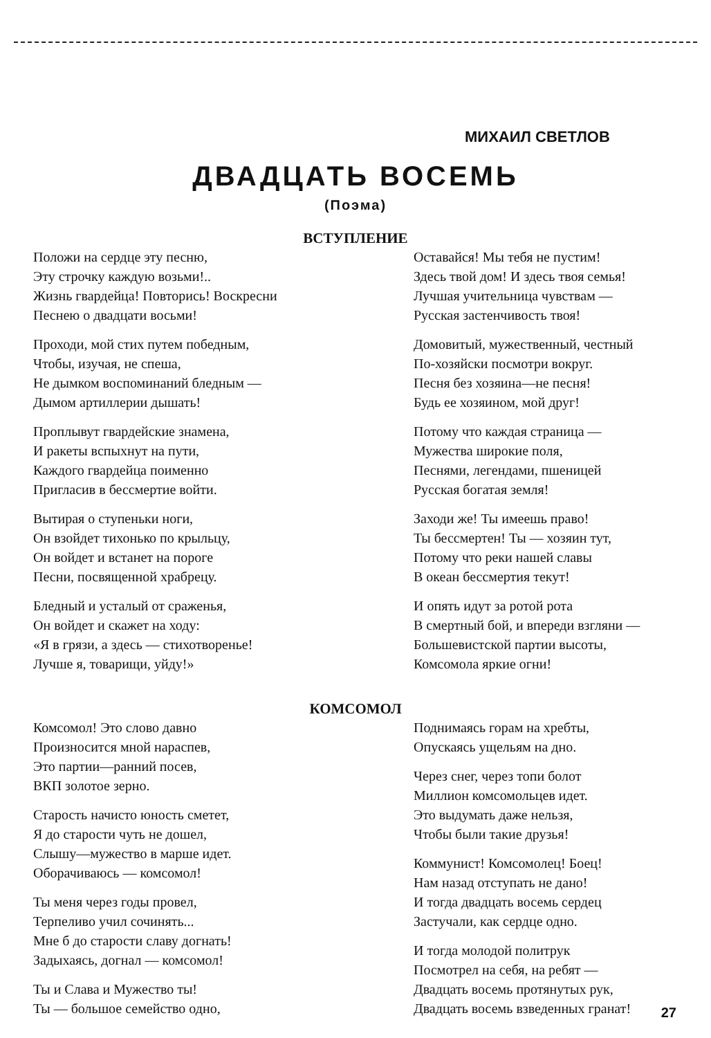МИХАИЛ СВЕТЛОВ
ДВАДЦАТЬ ВОСЕМЬ
(Поэма)
ВСТУПЛЕНИЕ
Положи на сердце эту песню,
Эту строчку каждую возьми!..
Жизнь гвардейца! Повторись! Воскресни
Песнею о двадцати восьми!
Проходи, мой стих путем победным,
Чтобы, изучая, не спеша,
Не дымком воспоминаний бледным —
Дымом артиллерии дышать!
Проплывут гвардейские знамена,
И ракеты вспыхнут на пути,
Каждого гвардейца поименно
Пригласив в бессмертие войти.
Вытирая о ступеньки ноги,
Он взойдет тихонько по крыльцу,
Он войдет и встанет на пороге
Песни, посвященной храбрецу.
Бледный и усталый от сраженья,
Он войдет и скажет на ходу:
«Я в грязи, а здесь — стихотворенье!
Лучше я, товарищи, уйду!»
Оставайся! Мы тебя не пустим!
Здесь твой дом! И здесь твоя семья!
Лучшая учительница чувствам —
Русская застенчивость твоя!
Домовитый, мужественный, честный
По-хозяйски посмотри вокруг.
Песня без хозяина—не песня!
Будь ее хозяином, мой друг!
Потому что каждая страница —
Мужества широкие поля,
Песнями, легендами, пшеницей
Русская богатая земля!
Заходи же! Ты имеешь право!
Ты бессмертен! Ты — хозяин тут,
Потому что реки нашей славы
В океан бессмертия текут!
И опять идут за ротой рота
В смертный бой, и впереди взгляни —
Большевистской партии высоты,
Комсомола яркие огни!
КОМСОМОЛ
Комсомол! Это слово давно
Произносится мной нараспев,
Это партии—ранний посев,
ВКП золотое зерно.
Старость начисто юность сметет,
Я до старости чуть не дошел,
Слышу—мужество в марше идет.
Оборачиваюсь — комсомол!
Ты меня через годы провел,
Терпеливо учил сочинять...
Мне б до старости славу догнать!
Задыхаясь, догнал — комсомол!
Ты и Слава и Мужество ты!
Ты — большое семейство одно,
Поднимаясь горам на хребты,
Опускаясь ущельям на дно.
Через снег, через топи болот
Миллион комсомольцев идет.
Это выдумать даже нельзя,
Чтобы были такие друзья!
Коммунист! Комсомолец! Боец!
Нам назад отступать не дано!
И тогда двадцать восемь сердец
Застучали, как сердце одно.
И тогда молодой политрук
Посмотрел на себя, на ребят —
Двадцать восемь протянутых рук,
Двадцать восемь взведенных гранат!
27